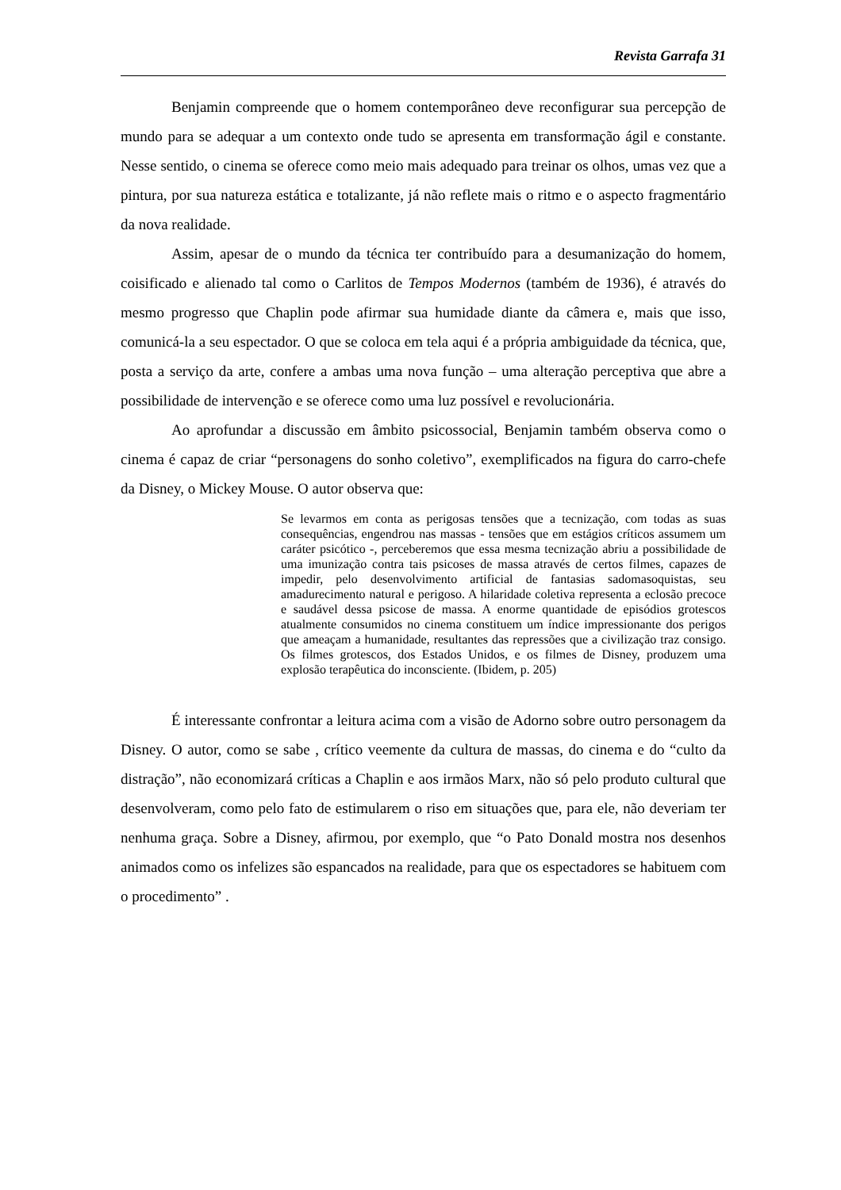Revista Garrafa 31
Benjamin compreende que o homem contemporâneo deve reconfigurar sua percepção de mundo para se adequar a um contexto onde tudo se apresenta em transformação ágil e constante. Nesse sentido, o cinema se oferece como meio mais adequado para treinar os olhos, umas vez que a pintura, por sua natureza estática e totalizante, já não reflete mais o ritmo e o aspecto fragmentário da nova realidade.
Assim, apesar de o mundo da técnica ter contribuído para a desumanização do homem, coisificado e alienado tal como o Carlitos de Tempos Modernos (também de 1936), é através do mesmo progresso que Chaplin pode afirmar sua humidade diante da câmera e, mais que isso, comunicá-la a seu espectador. O que se coloca em tela aqui é a própria ambiguidade da técnica, que, posta a serviço da arte, confere a ambas uma nova função – uma alteração perceptiva que abre a possibilidade de intervenção e se oferece como uma luz possível e revolucionária.
Ao aprofundar a discussão em âmbito psicossocial, Benjamin também observa como o cinema é capaz de criar “personagens do sonho coletivo”, exemplificados na figura do carro-chefe da Disney, o Mickey Mouse. O autor observa que:
Se levarmos em conta as perigosas tensões que a tecnização, com todas as suas consequências, engendrou nas massas - tensões que em estágios críticos assumem um caráter psicótico -, perceberemos que essa mesma tecnização abriu a possibilidade de uma imunização contra tais psicoses de massa através de certos filmes, capazes de impedir, pelo desenvolvimento artificial de fantasias sadomasoquistas, seu amadurecimento natural e perigoso. A hilaridade coletiva representa a eclosão precoce e saudável dessa psicose de massa. A enorme quantidade de episódios grotescos atualmente consumidos no cinema constituem um índice impressionante dos perigos que ameaçam a humanidade, resultantes das repressões que a civilização traz consigo. Os filmes grotescos, dos Estados Unidos, e os filmes de Disney, produzem uma explosão terapêutica do inconsciente. (Ibidem, p. 205)
É interessante confrontar a leitura acima com a visão de Adorno sobre outro personagem da Disney. O autor, como se sabe , crítico veemente da cultura de massas, do cinema e do “culto da distração”, não economizará críticas a Chaplin e aos irmãos Marx, não só pelo produto cultural que desenvolveram, como pelo fato de estimularem o riso em situações que, para ele, não deveriam ter nenhuma graça. Sobre a Disney, afirmou, por exemplo, que “o Pato Donald mostra nos desenhos animados como os infelizes são espancados na realidade, para que os espectadores se habituem com o procedimento” .